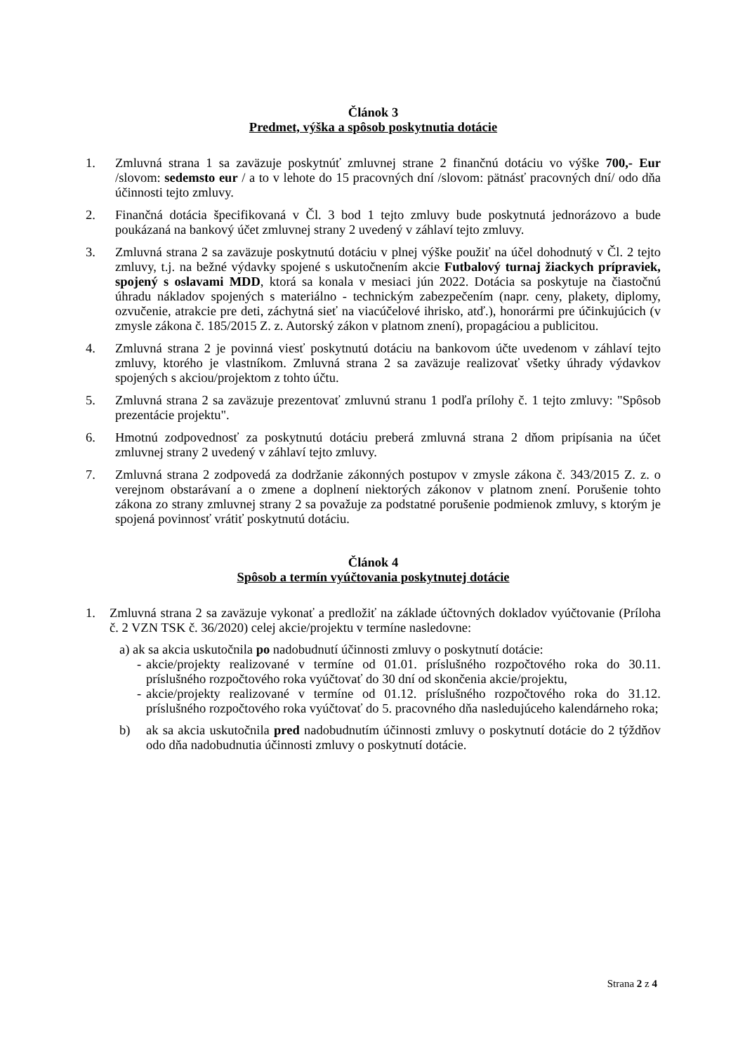Článok 3
Predmet, výška a spôsob poskytnutia dotácie
1. Zmluvná strana 1 sa zaväzuje poskytnúť zmluvnej strane 2 finančnú dotáciu vo výške 700,- Eur /slovom: sedemsto eur / a to v lehote do 15 pracovných dní /slovom: pätnásť pracovných dní/ odo dňa účinnosti tejto zmluvy.
2. Finančná dotácia špecifikovaná v Čl. 3 bod 1 tejto zmluvy bude poskytnutá jednorázovo a bude poukázaná na bankový účet zmluvnej strany 2 uvedený v záhlaví tejto zmluvy.
3. Zmluvná strana 2 sa zaväzuje poskytnutú dotáciu v plnej výške použiť na účel dohodnutý v Čl. 2 tejto zmluvy, t.j. na bežné výdavky spojené s uskutočnením akcie Futbalový turnaj žiackych prípraviek, spojený s oslavami MDD, ktorá sa konala v mesiaci jún 2022. Dotácia sa poskytuje na čiastočnú úhradu nákladov spojených s materiálno - technickým zabezpečením (napr. ceny, plakety, diplomy, ozvučenie, atrakcie pre deti, záchytná sieť na viacúčelové ihrisko, atď.), honorármi pre účinkujúcich (v zmysle zákona č. 185/2015 Z. z. Autorský zákon v platnom znení), propagáciou a publicitou.
4. Zmluvná strana 2 je povinná viesť poskytnutú dotáciu na bankovom účte uvedenom v záhlaví tejto zmluvy, ktorého je vlastníkom. Zmluvná strana 2 sa zaväzuje realizovať všetky úhrady výdavkov spojených s akciou/projektom z tohto účtu.
5. Zmluvná strana 2 sa zaväzuje prezentovať zmluvnú stranu 1 podľa prílohy č. 1 tejto zmluvy: "Spôsob prezentácie projektu".
6. Hmotnú zodpovednosť za poskytnutú dotáciu preberá zmluvná strana 2 dňom pripísania na účet zmluvnej strany 2 uvedený v záhlaví tejto zmluvy.
7. Zmluvná strana 2 zodpovedá za dodržanie zákonných postupov v zmysle zákona č. 343/2015 Z. z. o verejnom obstarávaní a o zmene a doplnení niektorých zákonov v platnom znení. Porušenie tohto zákona zo strany zmluvnej strany 2 sa považuje za podstatné porušenie podmienok zmluvy, s ktorým je spojená povinnosť vrátiť poskytnutú dotáciu.
Článok 4
Spôsob a termín vyúčtovania poskytnutej dotácie
1. Zmluvná strana 2 sa zaväzuje vykonať a predložiť na základe účtovných dokladov vyúčtovanie (Príloha č. 2 VZN TSK č. 36/2020) celej akcie/projektu v termíne nasledovne:
a) ak sa akcia uskutočnila po nadobudnutí účinnosti zmluvy o poskytnutí dotácie:
- akcie/projekty realizované v termíne od 01.01. príslušného rozpočtového roka do 30.11. príslušného rozpočtového roka vyúčtovať do 30 dní od skončenia akcie/projektu,
- akcie/projekty realizované v termíne od 01.12. príslušného rozpočtového roka do 31.12. príslušného rozpočtového roka vyúčtovať do 5. pracovného dňa nasledujúceho kalendárneho roka;
b) ak sa akcia uskutočnila pred nadobudnutím účinnosti zmluvy o poskytnutí dotácie do 2 týždňov odo dňa nadobudnutia účinnosti zmluvy o poskytnutí dotácie.
Strana 2 z 4